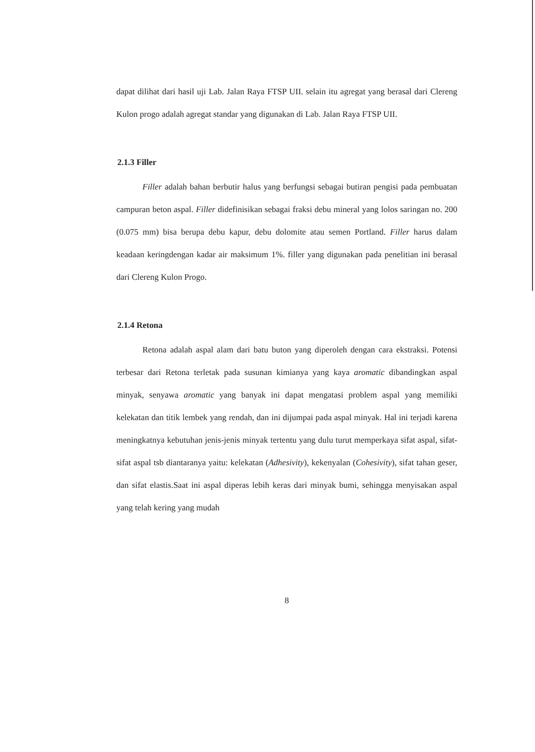dapat dilihat dari hasil uji Lab. Jalan Raya FTSP UII. selain itu agregat yang berasal dari Clereng Kulon progo adalah agregat standar yang digunakan di Lab. Jalan Raya FTSP UII.
2.1.3 Filler
Filler adalah bahan berbutir halus yang berfungsi sebagai butiran pengisi pada pembuatan campuran beton aspal. Filler didefinisikan sebagai fraksi debu mineral yang lolos saringan no. 200 (0.075 mm) bisa berupa debu kapur, debu dolomite atau semen Portland. Filler harus dalam keadaan keringdengan kadar air maksimum 1%. filler yang digunakan pada penelitian ini berasal dari Clereng Kulon Progo.
2.1.4 Retona
Retona adalah aspal alam dari batu buton yang diperoleh dengan cara ekstraksi. Potensi terbesar dari Retona terletak pada susunan kimianya yang kaya aromatic dibandingkan aspal minyak, senyawa aromatic yang banyak ini dapat mengatasi problem aspal yang memiliki kelekatan dan titik lembek yang rendah, dan ini dijumpai pada aspal minyak. Hal ini terjadi karena meningkatnya kebutuhan jenis-jenis minyak tertentu yang dulu turut memperkaya sifat aspal, sifat-sifat aspal tsb diantaranya yaitu: kelekatan (Adhesivity), kekenyalan (Cohesivity), sifat tahan geser, dan sifat elastis.Saat ini aspal diperas lebih keras dari minyak bumi, sehingga menyisakan aspal yang telah kering yang mudah
8